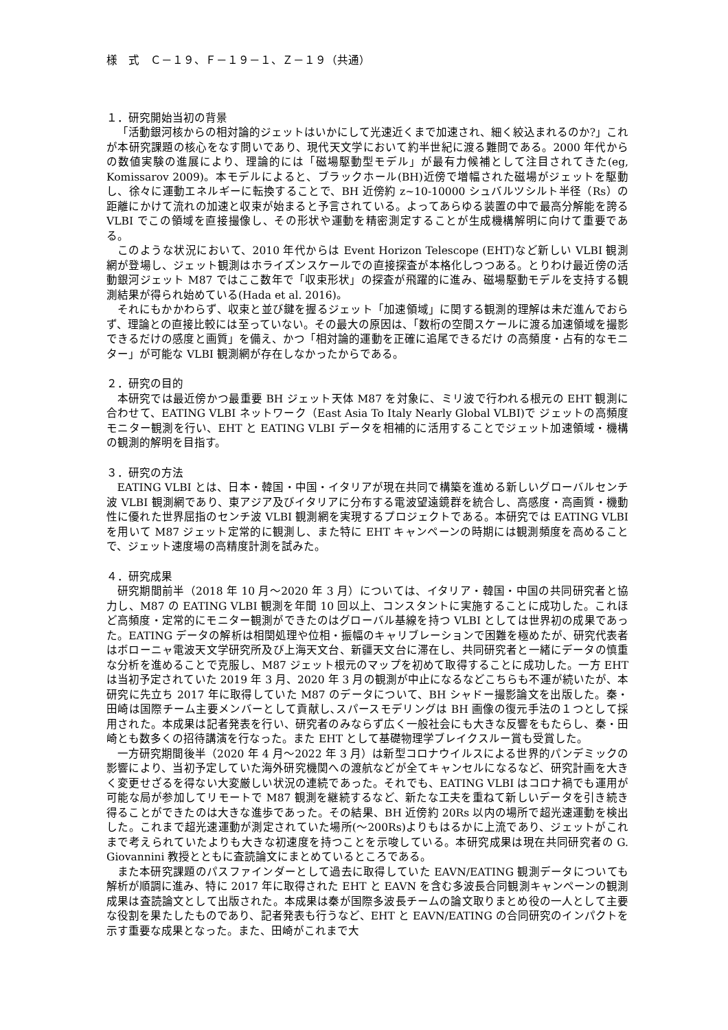様　式　Ｃ－１９、Ｆ－１９－１、Ｚ－１９（共通）
１．研究開始当初の背景
「活動銀河核からの相対論的ジェットはいかにして光速近くまで加速され、細く絞込まれるのか?」これが本研究課題の核心をなす問いであり、現代天文学において約半世紀に渡る難問である。2000 年代からの数値実験の進展により、理論的には「磁場駆動型モデル」が最有力候補として注目されてきた(eg, Komissarov 2009)。本モデルによると、ブラックホール(BH)近傍で増幅された磁場がジェットを駆動し、徐々に運動エネルギーに転換することで、BH 近傍約 z~10-10000 シュバルツシルト半径（Rs）の距離にかけて流れの加速と収束が始まると予言されている。よってあらゆる装置の中で最高分解能を誇る VLBI でこの領域を直接撮像し、その形状や運動を精密測定することが生成機構解明に向けて重要である。
このような状況において、2010 年代からは Event Horizon Telescope (EHT)など新しい VLBI 観測網が登場し、ジェット観測はホライズンスケールでの直接探査が本格化しつつある。とりわけ最近傍の活動銀河ジェット M87 ではここ数年で「収束形状」の探査が飛躍的に進み、磁場駆動モデルを支持する観測結果が得られ始めている(Hada et al. 2016)。
それにもかかわらず、収束と並び鍵を握るジェット「加速領域」に関する観測的理解は未だ進んでおらず、理論との直接比較には至っていない。その最大の原因は、「数桁の空間スケールに渡る加速領域を撮影できるだけの感度と画質」を備え、かつ「相対論的運動を正確に追尾できるだけ の高頻度・占有的なモニター」が可能な VLBI 観測網が存在しなかったからである。
２．研究の目的
本研究では最近傍かつ最重要 BH ジェット天体 M87 を対象に、ミリ波で行われる根元の EHT 観測に合わせて、EATING VLBI ネットワーク（East Asia To Italy Nearly Global VLBI)で ジェットの高頻度モニター観測を行い、EHT と EATING VLBI データを相補的に活用することでジェット加速領域・機構の観測的解明を目指す。
３．研究の方法
EATING VLBI とは、日本・韓国・中国・イタリアが現在共同で構築を進める新しいグローバルセンチ波 VLBI 観測網であり、東アジア及びイタリアに分布する電波望遠鏡群を統合し、高感度・高画質・機動性に優れた世界屈指のセンチ波 VLBI 観測網を実現するプロジェクトである。本研究では EATING VLBI を用いて M87 ジェット定常的に観測し、また特に EHT キャンペーンの時期には観測頻度を高めることで、ジェット速度場の高精度計測を試みた。
４．研究成果
研究期間前半（2018 年 10 月～2020 年 3 月）については、イタリア・韓国・中国の共同研究者と協力し、M87 の EATING VLBI 観測を年間 10 回以上、コンスタントに実施することに成功した。これほど高頻度・定常的にモニター観測ができたのはグローバル基線を持つ VLBI としては世界初の成果であった。EATING データの解析は相関処理や位相・振幅のキャリブレーションで困難を極めたが、研究代表者はボローニャ電波天文学研究所及び上海天文台、新疆天文台に滞在し、共同研究者と一緒にデータの慎重な分析を進めることで克服し、M87 ジェット根元のマップを初めて取得することに成功した。一方 EHT は当初予定されていた 2019 年 3 月、2020 年 3 月の観測が中止になるなどこちらも不運が続いたが、本研究に先立ち 2017 年に取得していた M87 のデータについて、BH シャドー撮影論文を出版した。秦・田崎は国際チーム主要メンバーとして貢献し､スパースモデリングは BH 画像の復元手法の１つとして採用された。本成果は記者発表を行い、研究者のみならず広く一般社会にも大きな反響をもたらし、秦・田崎とも数多くの招待講演を行なった。また EHT として基礎物理学ブレイクスルー賞も受賞した。
一方研究期間後半（2020 年 4 月～2022 年 3 月）は新型コロナウイルスによる世界的パンデミックの影響により、当初予定していた海外研究機関への渡航などが全てキャンセルになるなど、研究計画を大きく変更せざるを得ない大変厳しい状況の連続であった。それでも、EATING VLBI はコロナ禍でも運用が可能な局が参加してリモートで M87 観測を継続するなど、新たな工夫を重ねて新しいデータを引き続き得ることができたのは大きな進歩であった。その結果、BH 近傍約 20Rs 以内の場所で超光速運動を検出した。これまで超光速運動が測定されていた場所(～200Rs)よりもはるかに上流であり、ジェットがこれまで考えられていたよりも大きな初速度を持つことを示唆している。本研究成果は現在共同研究者の G. Giovannini 教授とともに査読論文にまとめているところである。
また本研究課題のパスファインダーとして過去に取得していた EAVN/EATING 観測データについても解析が順調に進み、特に 2017 年に取得された EHT と EAVN を含む多波長合同観測キャンペーンの観測成果は査読論文として出版された。本成果は秦が国際多波長チームの論文取りまとめ役の一人として主要な役割を果たしたものであり、記者発表も行うなど、EHT と EAVN/EATING の合同研究のインパクトを示す重要な成果となった。また、田崎がこれまで大